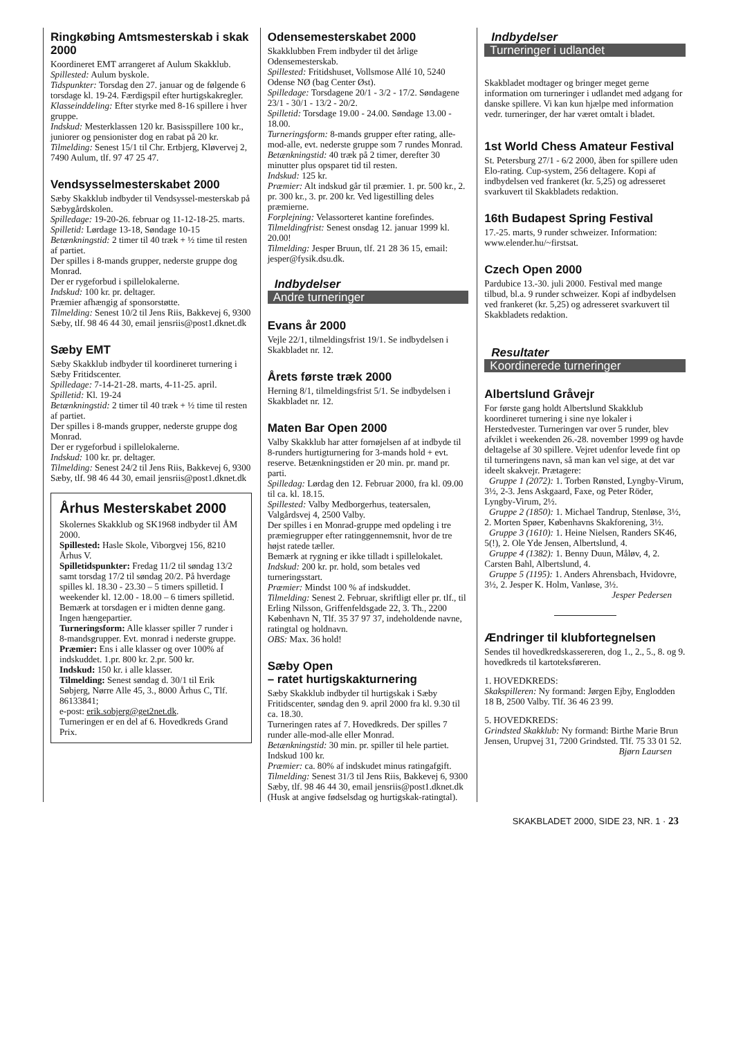Ringkøbing Amtsmesterskab i skak 2000
Koordineret EMT arrangeret af Aulum Skakklub.
Spillested: Aulum byskole.
Tidspunkter: Torsdag den 27. januar og de følgende 6 torsdage kl. 19-24. Færdigspil efter hurtigskakregler.
Klasseinddeling: Efter styrke med 8-16 spillere i hver gruppe.
Indskud: Mesterklassen 120 kr. Basisspillere 100 kr., juniorer og pensionister dog en rabat på 20 kr.
Tilmelding: Senest 15/1 til Chr. Ertbjerg, Kløvervej 2, 7490 Aulum, tlf. 97 47 25 47.
Vendsysselmesterskabet 2000
Sæby Skakklub indbyder til Vendsyssel-mesterskab på Sæbygårdskolen.
Spilledage: 19-20-26. februar og 11-12-18-25. marts.
Spilletid: Lørdage 13-18, Søndage 10-15
Betænkningstid: 2 timer til 40 træk + ½ time til resten af partiet.
Der spilles i 8-mands grupper, nederste gruppe dog Monrad.
Der er rygeforbud i spillelokalerne.
Indskud: 100 kr. pr. deltager.
Præmier afhængig af sponsorstøtte.
Tilmelding: Senest 10/2 til Jens Riis, Bakkevej 6, 9300 Sæby, tlf. 98 46 44 30, email jensriis@post1.dknet.dk
Sæby EMT
Sæby Skakklub indbyder til koordineret turnering i Sæby Fritidscenter.
Spilledage: 7-14-21-28. marts, 4-11-25. april.
Spilletid: Kl. 19-24
Betænkningstid: 2 timer til 40 træk + ½ time til resten af partiet.
Der spilles i 8-mands grupper, nederste gruppe dog Monrad.
Der er rygeforbud i spillelokalerne.
Indskud: 100 kr. pr. deltager.
Tilmelding: Senest 24/2 til Jens Riis, Bakkevej 6, 9300 Sæby, tlf. 98 46 44 30, email jensriis@post1.dknet.dk
Århus Mesterskabet 2000
Skolernes Skakklub og SK1968 indbyder til ÅM 2000.
Spillested: Hasle Skole, Viborgvej 156, 8210 Århus V.
Spilletidspunkter: Fredag 11/2 til søndag 13/2 samt torsdag 17/2 til søndag 20/2. På hverdage spilles kl. 18.30 - 23.30 – 5 timers spilletid. I weekender kl. 12.00 - 18.00 – 6 timers spilletid.
Bemærk at torsdagen er i midten denne gang. Ingen hængepartier.
Turneringsform: Alle klasser spiller 7 runder i 8-mandsgrupper. Evt. monrad i nederste gruppe.
Præmier: Ens i alle klasser og over 100% af indskuddet. 1.pr. 800 kr. 2.pr. 500 kr.
Indskud: 150 kr. i alle klasser.
Tilmelding: Senest søndag d. 30/1 til Erik Søbjerg, Nørre Alle 45, 3., 8000 Århus C, Tlf. 86133841;
e-post: erik.sobjerg@get2net.dk.
Turneringen er en del af 6. Hovedkreds Grand Prix.
Odensemesterskabet 2000
Skakklubben Frem indbyder til det årlige Odensemesterskab.
Spillested: Fritidshuset, Vollsmose Allé 10, 5240 Odense NØ (bag Center Øst).
Spilledage: Torsdagene 20/1 - 3/2 - 17/2. Søndagene 23/1 - 30/1 - 13/2 - 20/2.
Spilletid: Torsdage 19.00 - 24.00. Søndage 13.00 - 18.00.
Turneringsform: 8-mands grupper efter rating, alle-mod-alle, evt. nederste gruppe som 7 rundes Monrad.
Betænkningstid: 40 træk på 2 timer, derefter 30 minutter plus opsparet tid til resten.
Indskud: 125 kr.
Præmier: Alt indskud går til præmier. 1. pr. 500 kr., 2. pr. 300 kr., 3. pr. 200 kr. Ved ligestilling deles præmierne.
Forplejning: Velassorteret kantine forefindes.
Tilmeldingfrist: Senest onsdag 12. januar 1999 kl. 20.00!
Tilmelding: Jesper Bruun, tlf. 21 28 36 15, email: jesper@fysik.dsu.dk.
Indbydelser
Andre turneringer
Evans år 2000
Vejle 22/1, tilmeldingsfrist 19/1. Se indbydelsen i Skakbladet nr. 12.
Årets første træk 2000
Herning 8/1, tilmeldingsfrist 5/1. Se indbydelsen i Skakbladet nr. 12.
Maten Bar Open 2000
Valby Skakklub har atter fornøjelsen af at indbyde til 8-runders hurtigturnering for 3-mands hold + evt. reserve. Betænkningstiden er 20 min. pr. mand pr. parti.
Spilledag: Lørdag den 12. Februar 2000, fra kl. 09.00 til ca. kl. 18.15.
Spillested: Valby Medborgerhus, teatersalen, Valgårdsvej 4, 2500 Valby.
Der spilles i en Monrad-gruppe med opdeling i tre præmiegrupper efter ratinggennemsnit, hvor de tre højst ratede tæller.
Bemærk at rygning er ikke tilladt i spillelokalet.
Indskud: 200 kr. pr. hold, som betales ved turneringsstart.
Præmier: Mindst 100 % af indskuddet.
Tilmelding: Senest 2. Februar, skriftligt eller pr. tlf., til Erling Nilsson, Griffenfeldsgade 22, 3. Th., 2200 København N, Tlf. 35 37 97 37, indeholdende navne, ratingtal og holdnavn.
OBS: Max. 36 hold!
Sæby Open
– ratet hurtigskakturnering
Sæby Skakklub indbyder til hurtigskak i Sæby Fritidscenter, søndag den 9. april 2000 fra kl. 9.30 til ca. 18.30.
Turneringen rates af 7. Hovedkreds. Der spilles 7 runder alle-mod-alle eller Monrad.
Betænkningstid: 30 min. pr. spiller til hele partiet.
Indskud 100 kr.
Præmier: ca. 80% af indskudet minus ratingafgift.
Tilmelding: Senest 31/3 til Jens Riis, Bakkevej 6, 9300 Sæby, tlf. 98 46 44 30, email jensriis@post1.dknet.dk (Husk at angive fødselsdag og hurtigskak-ratingtal).
Indbydelser
Turneringer i udlandet
Skakbladet modtager og bringer meget gerne information om turneringer i udlandet med adgang for danske spillere. Vi kan kun hjælpe med information vedr. turneringer, der har været omtalt i bladet.
1st World Chess Amateur Festival
St. Petersburg 27/1 - 6/2 2000, åben for spillere uden Elo-rating. Cup-system, 256 deltagere. Kopi af indbydelsen ved frankeret (kr. 5,25) og adresseret svarkuvert til Skakbladets redaktion.
16th Budapest Spring Festival
17.-25. marts, 9 runder schweizer. Information: www.elender.hu/~firstsat.
Czech Open 2000
Pardubice 13.-30. juli 2000. Festival med mange tilbud, bl.a. 9 runder schweizer. Kopi af indbydelsen ved frankeret (kr. 5,25) og adresseret svarkuvert til Skakbladets redaktion.
Resultater
Koordinerede turneringer
Albertslund Gråvejr
For første gang holdt Albertslund Skakklub koordineret turnering i sine nye lokaler i Herstedvester. Turneringen var over 5 runder, blev afviklet i weekenden 26.-28. november 1999 og havde deltagelse af 30 spillere. Vejret udenfor levede fint op til turneringens navn, så man kan vel sige, at det var ideelt skakvejr. Prætagere:
Gruppe 1 (2072): 1. Torben Rønsted, Lyngby-Virum, 3½, 2-3. Jens Askgaard, Faxe, og Peter Röder, Lyngby-Virum, 2½.
Gruppe 2 (1850): 1. Michael Tandrup, Stenløse, 3½, 2. Morten Spøer, Københavns Skakforening, 3½.
Gruppe 3 (1610): 1. Heine Nielsen, Randers SK46, 5(!), 2. Ole Yde Jensen, Albertslund, 4.
Gruppe 4 (1382): 1. Benny Duun, Måløv, 4, 2. Carsten Bahl, Albertslund, 4.
Gruppe 5 (1195): 1. Anders Ahrensbach, Hvidovre, 3½, 2. Jesper K. Holm, Vanløse, 3½.
Jesper Pedersen
Ændringer til klubfortegnelsen
Sendes til hovedkredskassereren, dog 1., 2., 5., 8. og 9. hovedkreds til kartoteksføreren.
1. HOVEDKREDS:
Skakspilleren: Ny formand: Jørgen Ejby, Englodden 18 B, 2500 Valby. Tlf. 36 46 23 99.
5. HOVEDKREDS:
Grindsted Skakklub: Ny formand: Birthe Marie Brun Jensen, Urupvej 31, 7200 Grindsted. Tlf. 75 33 01 52.
Bjørn Laursen
SKAKBLADET 2000, SIDE 23, NR. 1 · 23